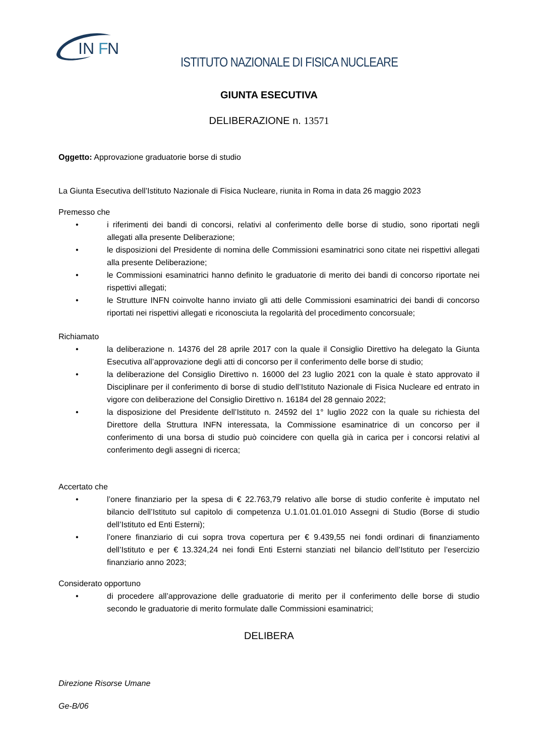IN
F
N
ISTITUTO NAZIONALE DI FISICA NUCLEARE
GIUNTA ESECUTIVA
DELIBERAZIONE n. 13571
Oggetto: Approvazione graduatorie borse di studio
La Giunta Esecutiva dell’Istituto Nazionale di Fisica Nucleare, riunita in Roma in data 26 maggio 2023
Premesso che
• i riferimenti dei bandi di concorsi, relativi al conferimento delle borse di studio, sono riportati negli allegati alla presente Deliberazione;
• le disposizioni del Presidente di nomina delle Commissioni esaminatrici sono citate nei rispettivi allegati alla presente Deliberazione;
• le Commissioni esaminatrici hanno definito le graduatorie di merito dei bandi di concorso riportate nei rispettivi allegati;
• le Strutture INFN coinvolte hanno inviato gli atti delle Commissioni esaminatrici dei bandi di concorso riportati nei rispettivi allegati e riconosciuta la regolarità del procedimento concorsuale;
Richiamato
• la deliberazione n. 14376 del 28 aprile 2017 con la quale il Consiglio Direttivo ha delegato la Giunta Esecutiva all’approvazione degli atti di concorso per il conferimento delle borse di studio;
• la deliberazione del Consiglio Direttivo n. 16000 del 23 luglio 2021 con la quale è stato approvato il Disciplinare per il conferimento di borse di studio dell’Istituto Nazionale di Fisica Nucleare ed entrato in vigore con deliberazione del Consiglio Direttivo n. 16184 del 28 gennaio 2022;
• la disposizione del Presidente dell’Istituto n. 24592 del 1° luglio 2022 con la quale su richiesta del Direttore della Struttura INFN interessata, la Commissione esaminatrice di un concorso per il conferimento di una borsa di studio può coincidere con quella già in carica per i concorsi relativi al conferimento degli assegni di ricerca;
Accertato che
• l’onere finanziario per la spesa di € 22.763,79 relativo alle borse di studio conferite è imputato nel bilancio dell’Istituto sul capitolo di competenza U.1.01.01.01.010 Assegni di Studio (Borse di studio dell’Istituto ed Enti Esterni);
• l’onere finanziario di cui sopra trova copertura per € 9.439,55 nei fondi ordinari di finanziamento dell’Istituto e per € 13.324,24 nei fondi Enti Esterni stanziati nel bilancio dell’Istituto per l’esercizio finanziario anno 2023;
Considerato opportuno
• di procedere all’approvazione delle graduatorie di merito per il conferimento delle borse di studio secondo le graduatorie di merito formulate dalle Commissioni esaminatrici;
DELIBERA
Direzione Risorse Umane
Ge-B/06